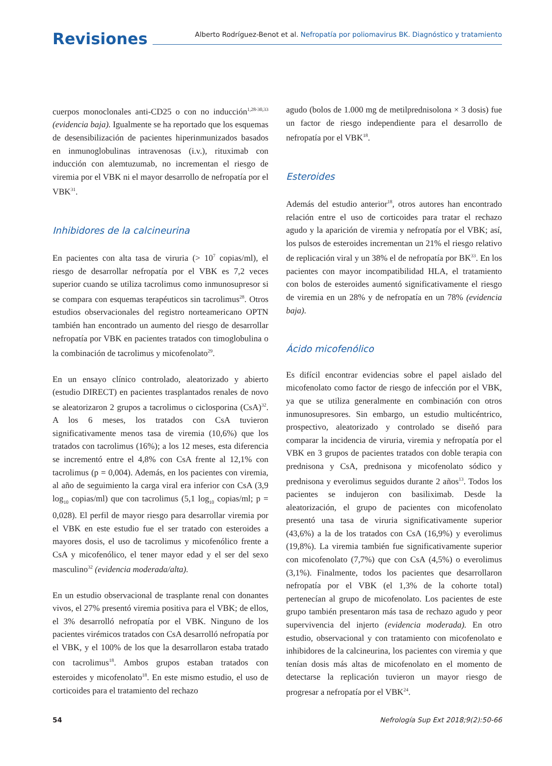Revisiones
Alberto Rodríguez-Benot et al. Nefropatía por poliomavirus BK. Diagnóstico y tratamiento
cuerpos monoclonales anti-CD25 o con no inducción<sup>1,28-30,33</sup> (evidencia baja). Igualmente se ha reportado que los esquemas de desensibilización de pacientes hiperinmunizados basados en inmunoglobulinas intravenosas (i.v.), rituximab con inducción con alemtuzumab, no incrementan el riesgo de viremia por el VBK ni el mayor desarrollo de nefropatía por el VBK<sup>31</sup>.
Inhibidores de la calcineurina
En pacientes con alta tasa de viruria (> 10<sup>7</sup> copias/ml), el riesgo de desarrollar nefropatía por el VBK es 7,2 veces superior cuando se utiliza tacrolimus como inmunosupresor si se compara con esquemas terapéuticos sin tacrolimus<sup>28</sup>. Otros estudios observacionales del registro norteamericano OPTN también han encontrado un aumento del riesgo de desarrollar nefropatía por VBK en pacientes tratados con timoglobulina o la combinación de tacrolimus y micofenolato<sup>29</sup>.
En un ensayo clínico controlado, aleatorizado y abierto (estudio DIRECT) en pacientes trasplantados renales de novo se aleatorizaron 2 grupos a tacrolimus o ciclosporina (CsA)<sup>32</sup>. A los 6 meses, los tratados con CsA tuvieron significativamente menos tasa de viremia (10,6%) que los tratados con tacrolimus (16%); a los 12 meses, esta diferencia se incrementó entre el 4,8% con CsA frente al 12,1% con tacrolimus (p = 0,004). Además, en los pacientes con viremia, al año de seguimiento la carga viral era inferior con CsA (3,9 log<sub>10</sub> copias/ml) que con tacrolimus (5,1 log<sub>10</sub> copias/ml; p = 0,028). El perfil de mayor riesgo para desarrollar viremia por el VBK en este estudio fue el ser tratado con esteroides a mayores dosis, el uso de tacrolimus y micofenólico frente a CsA y micofenólico, el tener mayor edad y el ser del sexo masculino<sup>32</sup> (evidencia moderada/alta).
En un estudio observacional de trasplante renal con donantes vivos, el 27% presentó viremia positiva para el VBK; de ellos, el 3% desarrolló nefropatía por el VBK. Ninguno de los pacientes virémicos tratados con CsA desarrolló nefropatía por el VBK, y el 100% de los que la desarrollaron estaba tratado con tacrolimus<sup>18</sup>. Ambos grupos estaban tratados con esteroides y micofenolato<sup>18</sup>. En este mismo estudio, el uso de corticoides para el tratamiento del rechazo
agudo (bolos de 1.000 mg de metilprednisolona × 3 dosis) fue un factor de riesgo independiente para el desarrollo de nefropatía por el VBK<sup>18</sup>.
Esteroides
Además del estudio anterior<sup>18</sup>, otros autores han encontrado relación entre el uso de corticoides para tratar el rechazo agudo y la aparición de viremia y nefropatía por el VBK; así, los pulsos de esteroides incrementan un 21% el riesgo relativo de replicación viral y un 38% el de nefropatía por BK<sup>33</sup>. En los pacientes con mayor incompatibilidad HLA, el tratamiento con bolos de esteroides aumentó significativamente el riesgo de viremia en un 28% y de nefropatía en un 78% (evidencia baja).
Ácido micofenólico
Es difícil encontrar evidencias sobre el papel aislado del micofenolato como factor de riesgo de infección por el VBK, ya que se utiliza generalmente en combinación con otros inmunosupresores. Sin embargo, un estudio multicéntrico, prospectivo, aleatorizado y controlado se diseñó para comparar la incidencia de viruria, viremia y nefropatía por el VBK en 3 grupos de pacientes tratados con doble terapia con prednisona y CsA, prednisona y micofenolato sódico y prednisona y everolimus seguidos durante 2 años<sup>13</sup>. Todos los pacientes se indujeron con basiliximab. Desde la aleatorización, el grupo de pacientes con micofenolato presentó una tasa de viruria significativamente superior (43,6%) a la de los tratados con CsA (16,9%) y everolimus (19,8%). La viremia también fue significativamente superior con micofenolato (7,7%) que con CsA (4,5%) o everolimus (3,1%). Finalmente, todos los pacientes que desarrollaron nefropatía por el VBK (el 1,3% de la cohorte total) pertenecían al grupo de micofenolato. Los pacientes de este grupo también presentaron más tasa de rechazo agudo y peor supervivencia del injerto (evidencia moderada). En otro estudio, observacional y con tratamiento con micofenolato e inhibidores de la calcineurina, los pacientes con viremia y que tenían dosis más altas de micofenolato en el momento de detectarse la replicación tuvieron un mayor riesgo de progresar a nefropatía por el VBK<sup>24</sup>.
54 Nefrología Sup Ext 2018;9(2):50-66